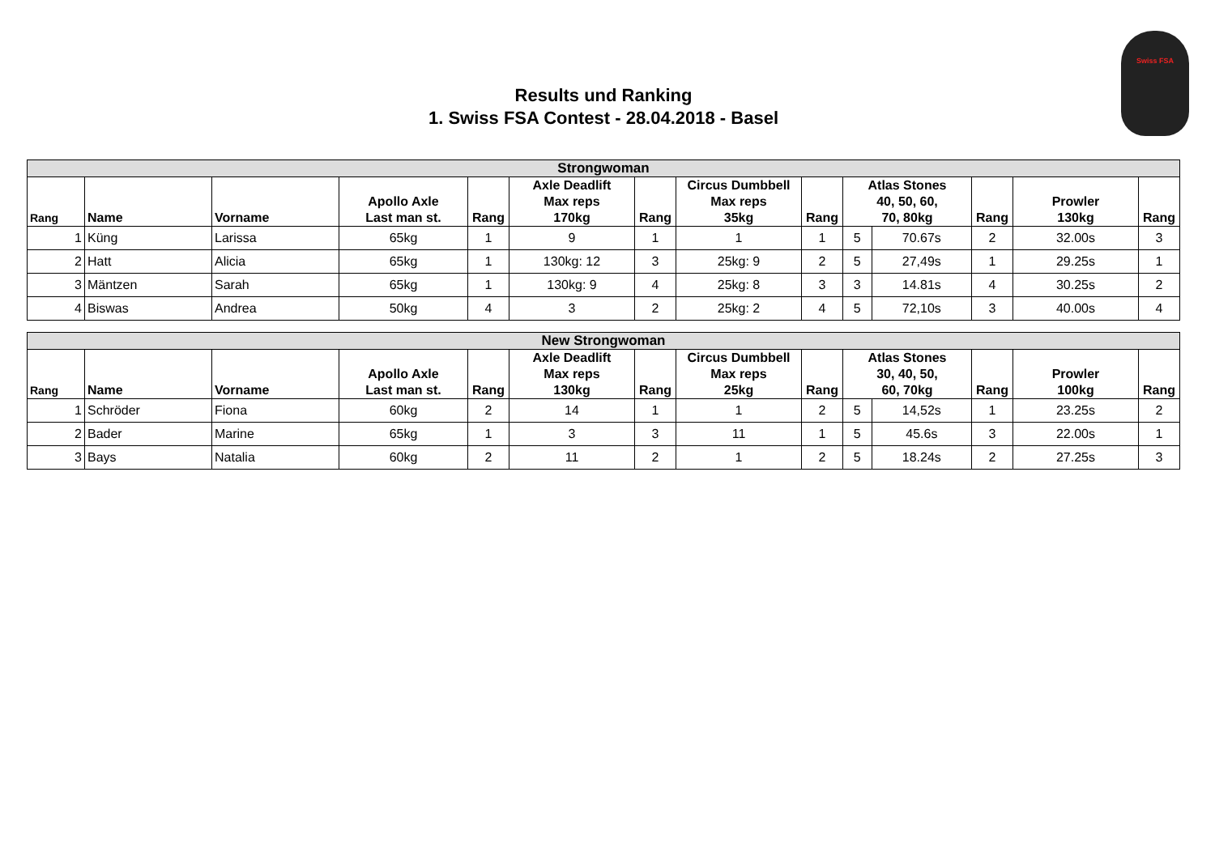Swiss FSA
Results und Ranking
1. Swiss FSA Contest - 28.04.2018 - Basel
| Strongwoman | | | | | | | | | | | | | |
| --- | --- | --- | --- | --- | --- | --- | --- | --- | --- | --- | --- | --- | --- |
| Rang | Name | Vorname | Apollo Axle Last man st. | Rang | Axle Deadlift Max reps 170kg | Rang | Circus Dumbbell Max reps 35kg | Rang | Atlas Stones 40, 50, 60, 70, 80kg | | Rang | Prowler 130kg | Rang |
| 1 | Küng | Larissa | 65kg | 1 | 9 | 1 | 1 | 1 | 5 | 70.67s | 2 | 32.00s | 3 |
| 2 | Hatt | Alicia | 65kg | 1 | 130kg: 12 | 3 | 25kg: 9 | 2 | 5 | 27,49s | 1 | 29.25s | 1 |
| 3 | Mäntzen | Sarah | 65kg | 1 | 130kg: 9 | 4 | 25kg: 8 | 3 | 3 | 14.81s | 4 | 30.25s | 2 |
| 4 | Biswas | Andrea | 50kg | 4 | 3 | 2 | 25kg: 2 | 4 | 5 | 72,10s | 3 | 40.00s | 4 |
| New Strongwoman | | | | | | | | | | | | | |
| --- | --- | --- | --- | --- | --- | --- | --- | --- | --- | --- | --- | --- | --- |
| Rang | Name | Vorname | Apollo Axle Last man st. | Rang | Axle Deadlift Max reps 130kg | Rang | Circus Dumbbell Max reps 25kg | Rang | Atlas Stones 30, 40, 50, 60, 70kg | | Rang | Prowler 100kg | Rang |
| 1 | Schröder | Fiona | 60kg | 2 | 14 | 1 | 1 | 2 | 5 | 14,52s | 1 | 23.25s | 2 |
| 2 | Bader | Marine | 65kg | 1 | 3 | 3 | 11 | 1 | 5 | 45.6s | 3 | 22.00s | 1 |
| 3 | Bays | Natalia | 60kg | 2 | 11 | 2 | 1 | 2 | 5 | 18.24s | 2 | 27.25s | 3 |